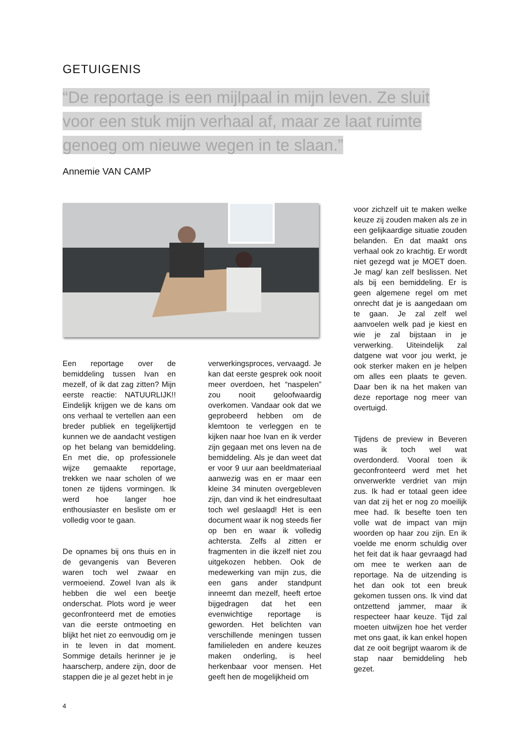GETUIGENIS
“De reportage is een mijlpaal in mijn leven. Ze sluit voor een stuk mijn verhaal af, maar ze laat ruimte genoeg om nieuwe wegen in te slaan.”
Annemie VAN CAMP
Een reportage over de bemiddeling tussen Ivan en mezelf, of ik dat zag zitten? Mijn eerste reactie: NATUURLIJK!! Eindelijk krijgen we de kans om ons verhaal te vertellen aan een breder publiek en tegelijkertijd kunnen we de aandacht vestigen op het belang van bemiddeling. En met die, op professionele wijze gemaakte reportage, trekken we naar scholen of we tonen ze tijdens vormingen. Ik werd hoe langer hoe enthousiaster en besliste om er volledig voor te gaan.
De opnames bij ons thuis en in de gevangenis van Beveren waren toch wel zwaar en vermoeiend. Zowel Ivan als ik hebben die wel een beetje onderschat. Plots word je weer geconfronteerd met de emoties van die eerste ontmoeting en blijkt het niet zo eenvoudig om je in te leven in dat moment. Sommige details herinner je je haarscherp, andere zijn, door de stappen die je al gezet hebt in je
verwerkingsproces, vervaagd. Je kan dat eerste gesprek ook nooit meer overdoen, het “naspelen” zou nooit geloofwaardig overkomen. Vandaar ook dat we geprobeerd hebben om de klemtoon te verleggen en te kijken naar hoe Ivan en ik verder zijn gegaan met ons leven na de bemiddeling. Als je dan weet dat er voor 9 uur aan beeldmateriaal aanwezig was en er maar een kleine 34 minuten overgebleven zijn, dan vind ik het eindresultaat toch wel geslaagd! Het is een document waar ik nog steeds fier op ben en waar ik volledig achtersta. Zelfs al zitten er fragmenten in die ikzelf niet zou uitgekozen hebben. Ook de medewerking van mijn zus, die een gans ander standpunt inneemt dan mezelf, heeft ertoe bijgedragen dat het een evenwichtige reportage is geworden. Het belichten van verschillende meningen tussen familieleden en andere keuzes maken onderling, is heel herkenbaar voor mensen. Het geeft hen de mogelijkheid om
voor zichzelf uit te maken welke keuze zij zouden maken als ze in een gelijkaardige situatie zouden belanden. En dat maakt ons verhaal ook zo krachtig. Er wordt niet gezegd wat je MOET doen. Je mag/ kan zelf beslissen. Net als bij een bemiddeling. Er is geen algemene regel om met onrecht dat je is aangedaan om te gaan. Je zal zelf wel aanvoelen welk pad je kiest en wie je zal bijstaan in je verwerking. Uiteindelijk zal datgene wat voor jou werkt, je ook sterker maken en je helpen om alles een plaats te geven. Daar ben ik na het maken van deze reportage nog meer van overtuigd.
Tijdens de preview in Beveren was ik toch wel wat overdonderd. Vooral toen ik geconfronteerd werd met het onverwerkte verdriet van mijn zus. Ik had er totaal geen idee van dat zij het er nog zo moeilijk mee had. Ik besefte toen ten volle wat de impact van mijn woorden op haar zou zijn. En ik voelde me enorm schuldig over het feit dat ik haar gevraagd had om mee te werken aan de reportage. Na de uitzending is het dan ook tot een breuk gekomen tussen ons. Ik vind dat ontzettend jammer, maar ik respecteer haar keuze. Tijd zal moeten uitwijzen hoe het verder met ons gaat, ik kan enkel hopen dat ze ooit begrijpt waarom ik de stap naar bemiddeling heb gezet.
4